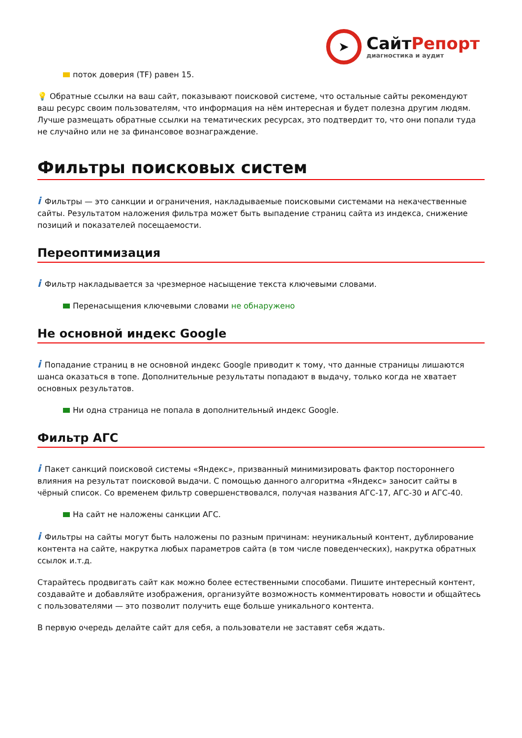➤
СайтРепорт
диагностика и аудит
поток доверия (TF) равен 15.
💡 Обратные ссылки на ваш сайт, показывают поисковой системе, что остальные сайты рекомендуют ваш ресурс своим пользователям, что информация на нём интересная и будет полезна другим людям.
Лучше размещать обратные ссылки на тематических ресурсах, это подтвердит то, что они попали туда не случайно или не за финансовое вознаграждение.
Фильтры поисковых систем
i Фильтры — это санкции и ограничения, накладываемые поисковыми системами на некачественные сайты. Результатом наложения фильтра может быть выпадение страниц сайта из индекса, снижение позиций и показателей посещаемости.
Переоптимизация
i Фильтр накладывается за чрезмерное насыщение текста ключевыми словами.
Перенасыщения ключевыми словами не обнаружено
Не основной индекс Google
i Попадание страниц в не основной индекс Google приводит к тому, что данные страницы лишаются шанса оказаться в топе. Дополнительные результаты попадают в выдачу, только когда не хватает основных результатов.
Ни одна страница не попала в дополнительный индекс Google.
Фильтр АГС
i Пакет санкций поисковой системы «Яндекс», призванный минимизировать фактор постороннего влияния на результат поисковой выдачи. С помощью данного алгоритма «Яндекс» заносит сайты в чёрный список. Со временем фильтр совершенствовался, получая названия АГС-17, АГС-30 и АГС-40.
На сайт не наложены санкции АГС.
i Фильтры на сайты могут быть наложены по разным причинам: неуникальный контент, дублирование контента на сайте, накрутка любых параметров сайта (в том числе поведенческих), накрутка обратных ссылок и.т.д.
Старайтесь продвигать сайт как можно более естественными способами. Пишите интересный контент, создавайте и добавляйте изображения, организуйте возможность комментировать новости и общайтесь с пользователями — это позволит получить еще больше уникального контента.
В первую очередь делайте сайт для себя, а пользователи не заставят себя ждать.